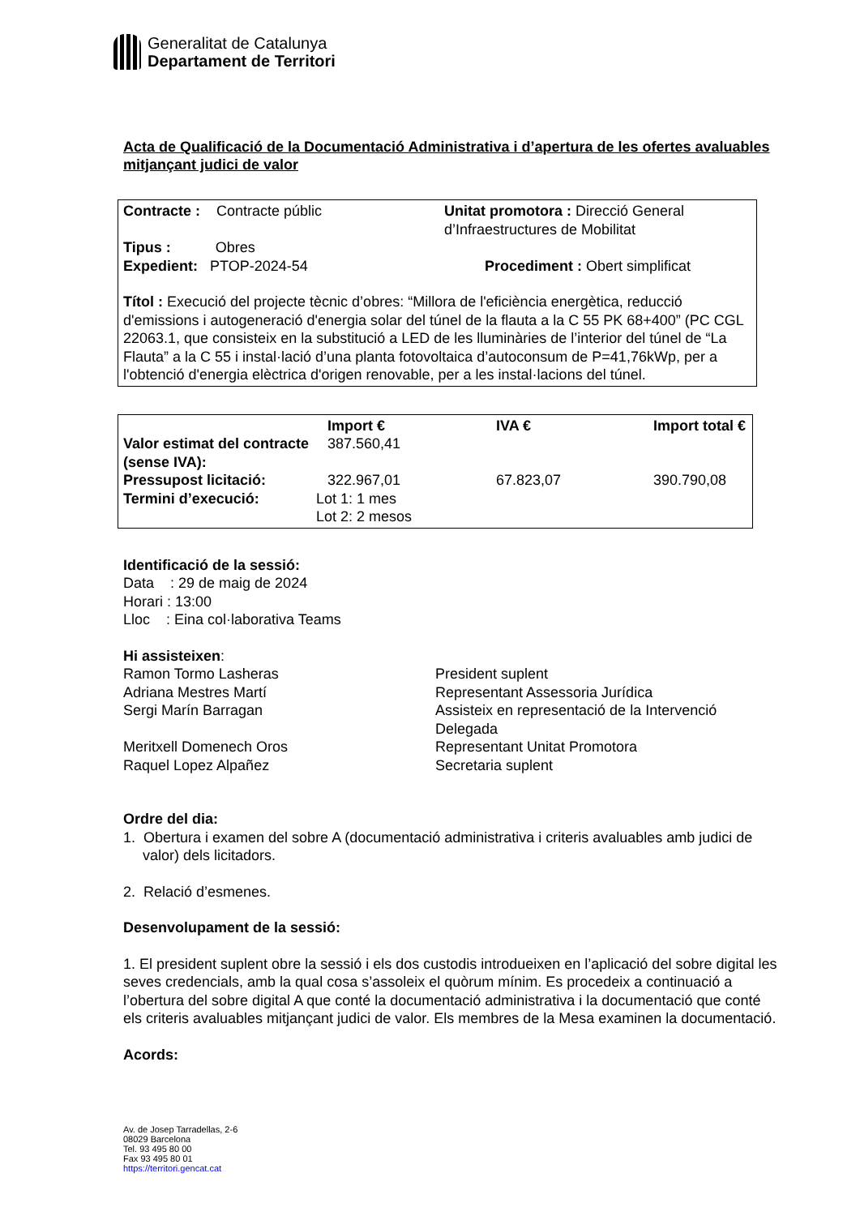Generalitat de Catalunya
Departament de Territori
Acta de Qualificació de la Documentació Administrativa i d’apertura de les ofertes avaluables mitjançant judici de valor
| Contracte : Contracte públic | Unitat promotora : Direcció General d’Infraestructures de Mobilitat |
| Tipus : Obres | |
| Expedient: PTOP-2024-54 | Procediment : Obert simplificat |
Títol : Execució del projecte tècnic d’obres: “Millora de l'eficiència energètica, reducció d'emissions i autogeneració d'energia solar del túnel de la flauta a la C 55 PK 68+400” (PC CGL 22063.1, que consisteix en la substitució a LED de les lluminàries de l’interior del túnel de “La Flauta” a la C 55 i instal·lació d’una planta fotovoltaica d’autoconsum de P=41,76kWp, per a l'obtenció d'energia elèctrica d'origen renovable, per a les instal·lacions del túnel.
| | Import € | IVA € | Import total € |
| --- | --- | --- | --- |
| Valor estimat del contracte (sense IVA): | 387.560,41 | | |
| Pressupost licitació: | 322.967,01 | 67.823,07 | 390.790,08 |
| Termini d’execució: | Lot 1: 1 mes Lot 2: 2 mesos | | |
Identificació de la sessió:
Data : 29 de maig de 2024
Horari : 13:00
Lloc : Eina col·laborativa Teams
Hi assisteixen:
| Ramon Tormo Lasheras | President suplent |
| Adriana Mestres Martí | Representant Assessoria Jurídica |
| Sergi Marín Barragan | Assisteix en representació de la Intervenció Delegada |
| Meritxell Domenech Oros | Representant Unitat Promotora |
| Raquel Lopez Alpañez | Secretaria suplent |
Ordre del dia:
1. Obertura i examen del sobre A (documentació administrativa i criteris avaluables amb judici de valor) dels licitadors.
2. Relació d’esmenes.
Desenvolupament de la sessió:
1. El president suplent obre la sessió i els dos custodis introdueixen en l’aplicació del sobre digital les seves credencials, amb la qual cosa s’assoleix el quòrum mínim. Es procedeix a continuació a l’obertura del sobre digital A que conté la documentació administrativa i la documentació que conté els criteris avaluables mitjançant judici de valor. Els membres de la Mesa examinen la documentació.
Acords:
Av. de Josep Tarradellas, 2-6
08029 Barcelona
Tel. 93 495 80 00
Fax 93 495 80 01
https://territori.gencat.cat